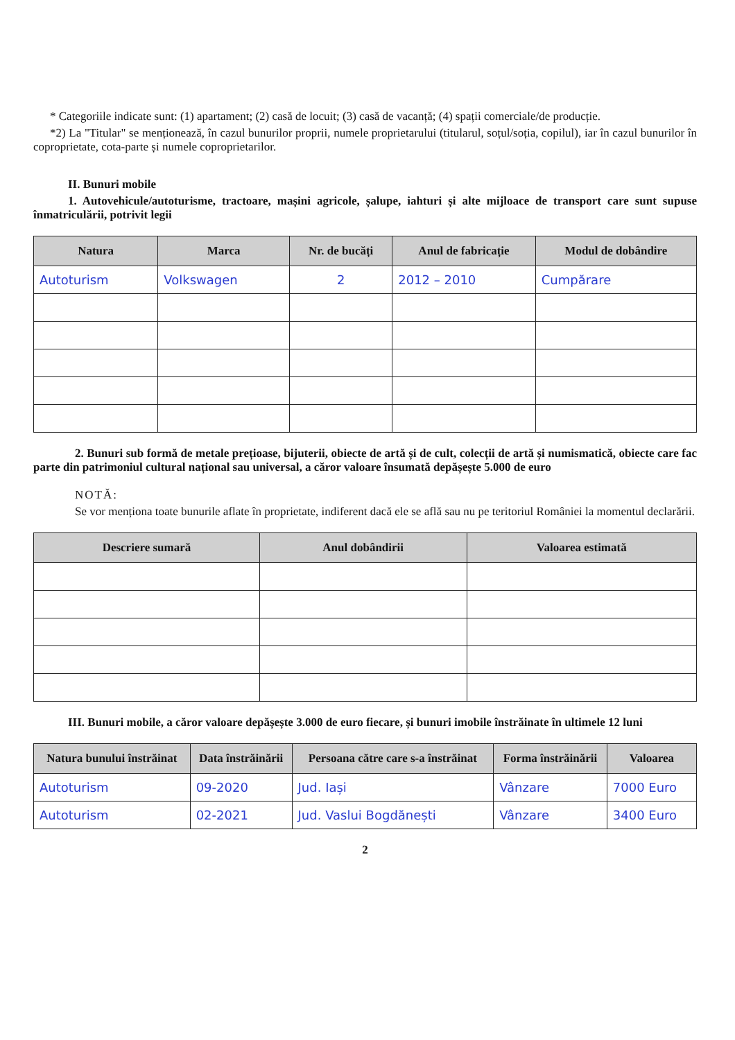* Categoriile indicate sunt: (1) apartament; (2) casă de locuit; (3) casă de vacanță; (4) spații comerciale/de producție.
*2) La "Titular" se menționează, în cazul bunurilor proprii, numele proprietarului (titularul, soțul/soția, copilul), iar în cazul bunurilor în coproprietate, cota-parte și numele coproprietarilor.
II. Bunuri mobile
1. Autovehicule/autoturisme, tractoare, mașini agricole, șalupe, iahturi și alte mijloace de transport care sunt supuse înmatriculării, potrivit legii
| Natura | Marca | Nr. de bucăți | Anul de fabricație | Modul de dobândire |
| --- | --- | --- | --- | --- |
| Autoturism | Volkswagen | 2 | 2012 – 2010 | Cumpărare |
2. Bunuri sub formă de metale prețioase, bijuterii, obiecte de artă și de cult, colecții de artă și numismatică, obiecte care fac parte din patrimoniul cultural național sau universal, a căror valoare însumată depășește 5.000 de euro
NOTĂ:
Se vor menționa toate bunurile aflate în proprietate, indiferent dacă ele se află sau nu pe teritoriul României la momentul declarării.
| Descriere sumară | Anul dobândirii | Valoarea estimată |
| --- | --- | --- |
III. Bunuri mobile, a căror valoare depășește 3.000 de euro fiecare, și bunuri imobile înstrăinate în ultimele 12 luni
| Natura bunului înstrăinat | Data înstrăinării | Persoana către care s-a înstrăinat | Forma înstrăinării | Valoarea |
| --- | --- | --- | --- | --- |
| Autoturism | 09-2020 | Jud. Iași | Vânzare | 7000 Euro |
| Autoturism | 02-2021 | Jud. Vaslui Bogdănești | Vânzare | 3400 Euro |
2